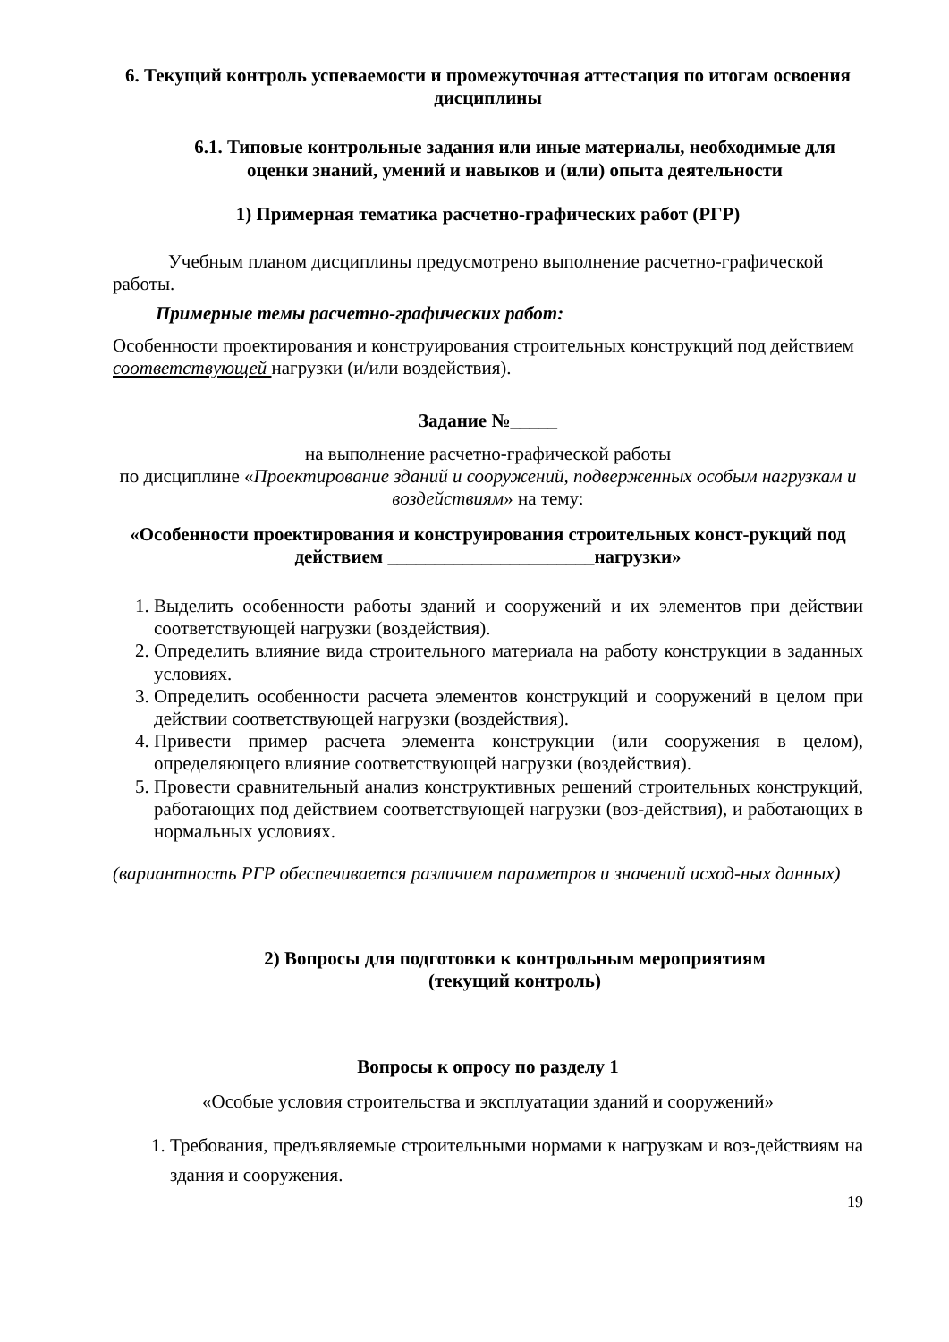6. Текущий контроль успеваемости и промежуточная аттестация по итогам освоения дисциплины
6.1. Типовые контрольные задания или иные материалы, необходимые для оценки знаний, умений и навыков и (или) опыта деятельности
1) Примерная тематика расчетно-графических работ (РГР)
Учебным планом дисциплины предусмотрено выполнение расчетно-графической работы.
Примерные темы расчетно-графических работ:
Особенности проектирования и конструирования строительных конструкций под действием соответствующей нагрузки (и/или воздействия).
Задание №_____
на выполнение расчетно-графической работы
по дисциплине «Проектирование зданий и сооружений, подверженных особым нагрузкам и воздействиям» на тему:
«Особенности проектирования и конструирования строительных конст-рукций под действием ______________________нагрузки»
1. Выделить особенности работы зданий и сооружений и их элементов при действии соответствующей нагрузки (воздействия).
2. Определить влияние вида строительного материала на работу конструкции в заданных условиях.
3. Определить особенности расчета элементов конструкций и сооружений в целом при действии соответствующей нагрузки (воздействия).
4. Привести пример расчета элемента конструкции (или сооружения в целом), определяющего влияние соответствующей нагрузки (воздействия).
5. Провести сравнительный анализ конструктивных решений строительных конструкций, работающих под действием соответствующей нагрузки (воз-действия), и работающих в нормальных условиях.
(вариантность РГР обеспечивается различием параметров и значений исход-ных данных)
2) Вопросы для подготовки к контрольным мероприятиям
(текущий контроль)
Вопросы к опросу по разделу 1
«Особые условия строительства и эксплуатации зданий и сооружений»
1. Требования, предъявляемые строительными нормами к нагрузкам и воз-действиям на здания и сооружения.
19